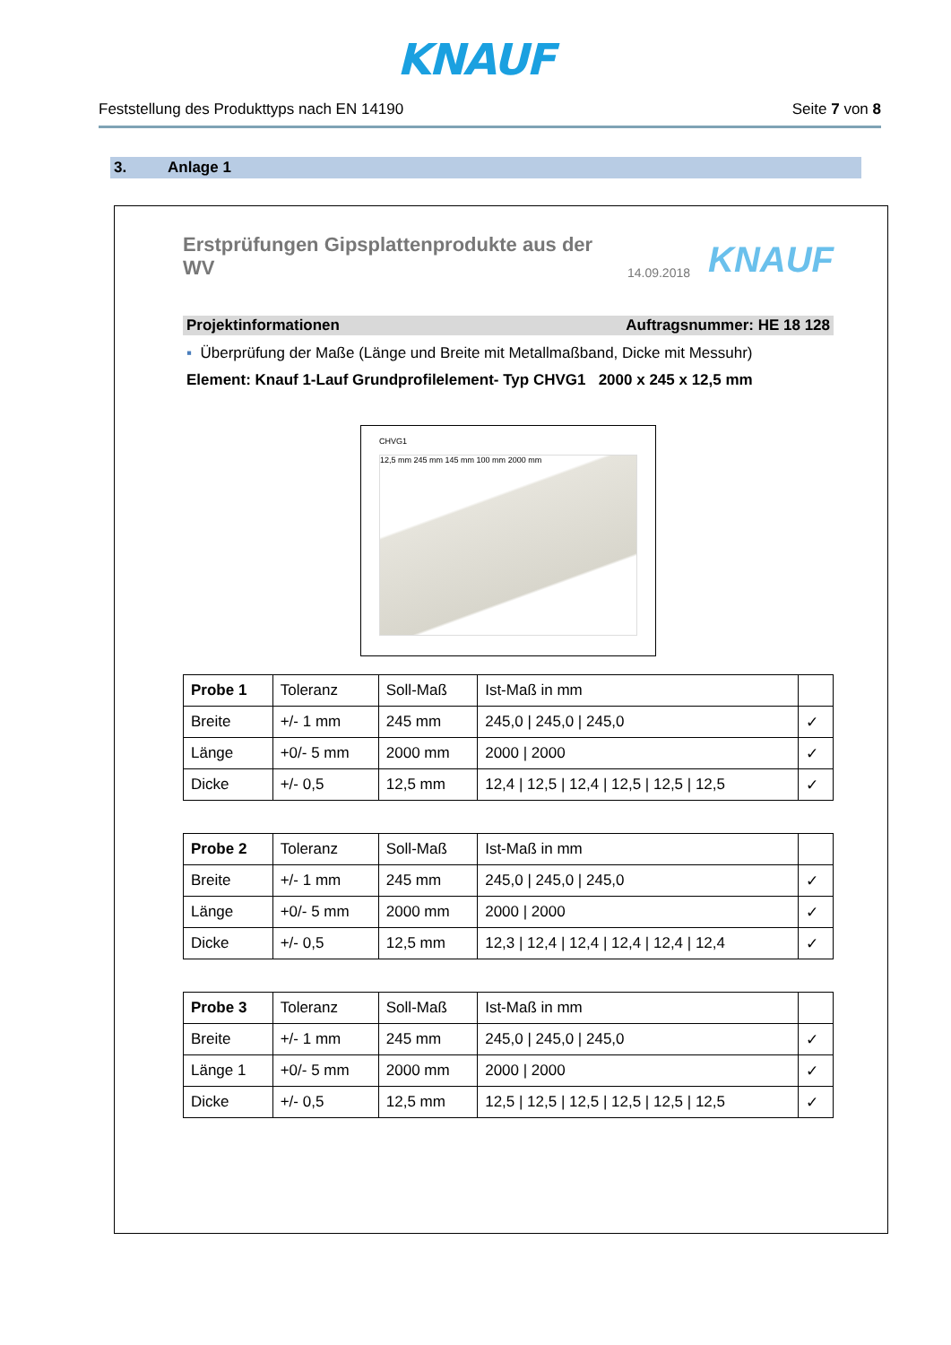KNAUF
Feststellung des Produkttyps nach EN 14190 Seite 7 von 8
3. Anlage 1
Erstprüfungen Gipsplattenprodukte aus der WV
14.09.2018 KNAUF
Projektinformationen Auftragsnummer: HE 18 128
▪ Überprüfung der Maße (Länge und Breite mit Metallmaßband, Dicke mit Messuhr)
Element: Knauf 1-Lauf Grundprofilelement- Typ CHVG1 2000 x 245 x 12,5 mm
CHVG1
12,5 mm 245 mm 145 mm 100 mm 2000 mm
| Probe 1 | Toleranz | Soll-Maß | Ist-Maß in mm | |
| Breite | +/- 1 mm | 245 mm | 245,0 / 245,0 / 245,0 | ✓ |
| Länge | +0/- 5 mm | 2000 mm | 2000 / 2000 | ✓ |
| Dicke | +/- 0,5 | 12,5 mm | 12,4 / 12,5 / 12,4 / 12,5 / 12,5 / 12,5 | ✓ |
| Probe 2 | Toleranz | Soll-Maß | Ist-Maß in mm | |
| Breite | +/- 1 mm | 245 mm | 245,0 / 245,0 / 245,0 | ✓ |
| Länge | +0/- 5 mm | 2000 mm | 2000 / 2000 | ✓ |
| Dicke | +/- 0,5 | 12,5 mm | 12,3 / 12,4 / 12,4 / 12,4 / 12,4 / 12,4 | ✓ |
| Probe 3 | Toleranz | Soll-Maß | Ist-Maß in mm | |
| Breite | +/- 1 mm | 245 mm | 245,0 / 245,0 / 245,0 | ✓ |
| Länge 1 | +0/- 5 mm | 2000 mm | 2000 / 2000 | ✓ |
| Dicke | +/- 0,5 | 12,5 mm | 12,5 / 12,5 / 12,5 / 12,5 / 12,5 / 12,5 | ✓ |